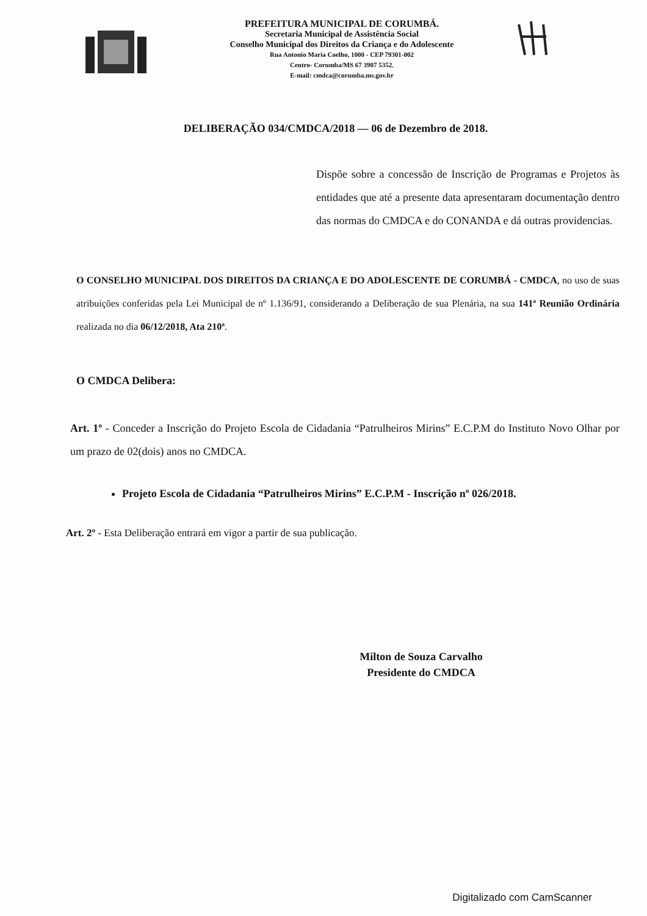PREFEITURA MUNICIPAL DE CORUMBÁ.
Secretaria Municipal de Assistência Social
Conselho Municipal dos Direitos da Criança e do Adolescente
Rua Antonio Maria Coelho, 1000 - CEP 79301-002
Centro- Corumba/MS 67 3907 5352.
E-mail: cmdca@corumba.ms.gov.br
DELIBERAÇÃO 034/CMDCA/2018 — 06 de Dezembro de 2018.
Dispõe sobre a concessão de Inscrição de Programas e Projetos às entidades que até a presente data apresentaram documentação dentro das normas do CMDCA e do CONANDA e dá outras providencias.
O CONSELHO MUNICIPAL DOS DIREITOS DA CRIANÇA E DO ADOLESCENTE DE CORUMBÁ - CMDCA, no uso de suas atribuições conferidas pela Lei Municipal de nº 1.136/91, considerando a Deliberação de sua Plenária, na sua 141ª Reunião Ordinária realizada no dia 06/12/2018, Ata 210ª.
O CMDCA Delibera:
Art. 1º - Conceder a Inscrição do Projeto Escola de Cidadania “Patrulheiros Mirins” E.C.P.M do Instituto Novo Olhar por um prazo de 02(dois) anos no CMDCA.
Projeto Escola de Cidadania “Patrulheiros Mirins” E.C.P.M - Inscrição nº 026/2018.
Art. 2º - Esta Deliberação entrará em vigor a partir de sua publicação.
Milton de Souza Carvalho
Presidente do CMDCA
Digitalizado com CamScanner